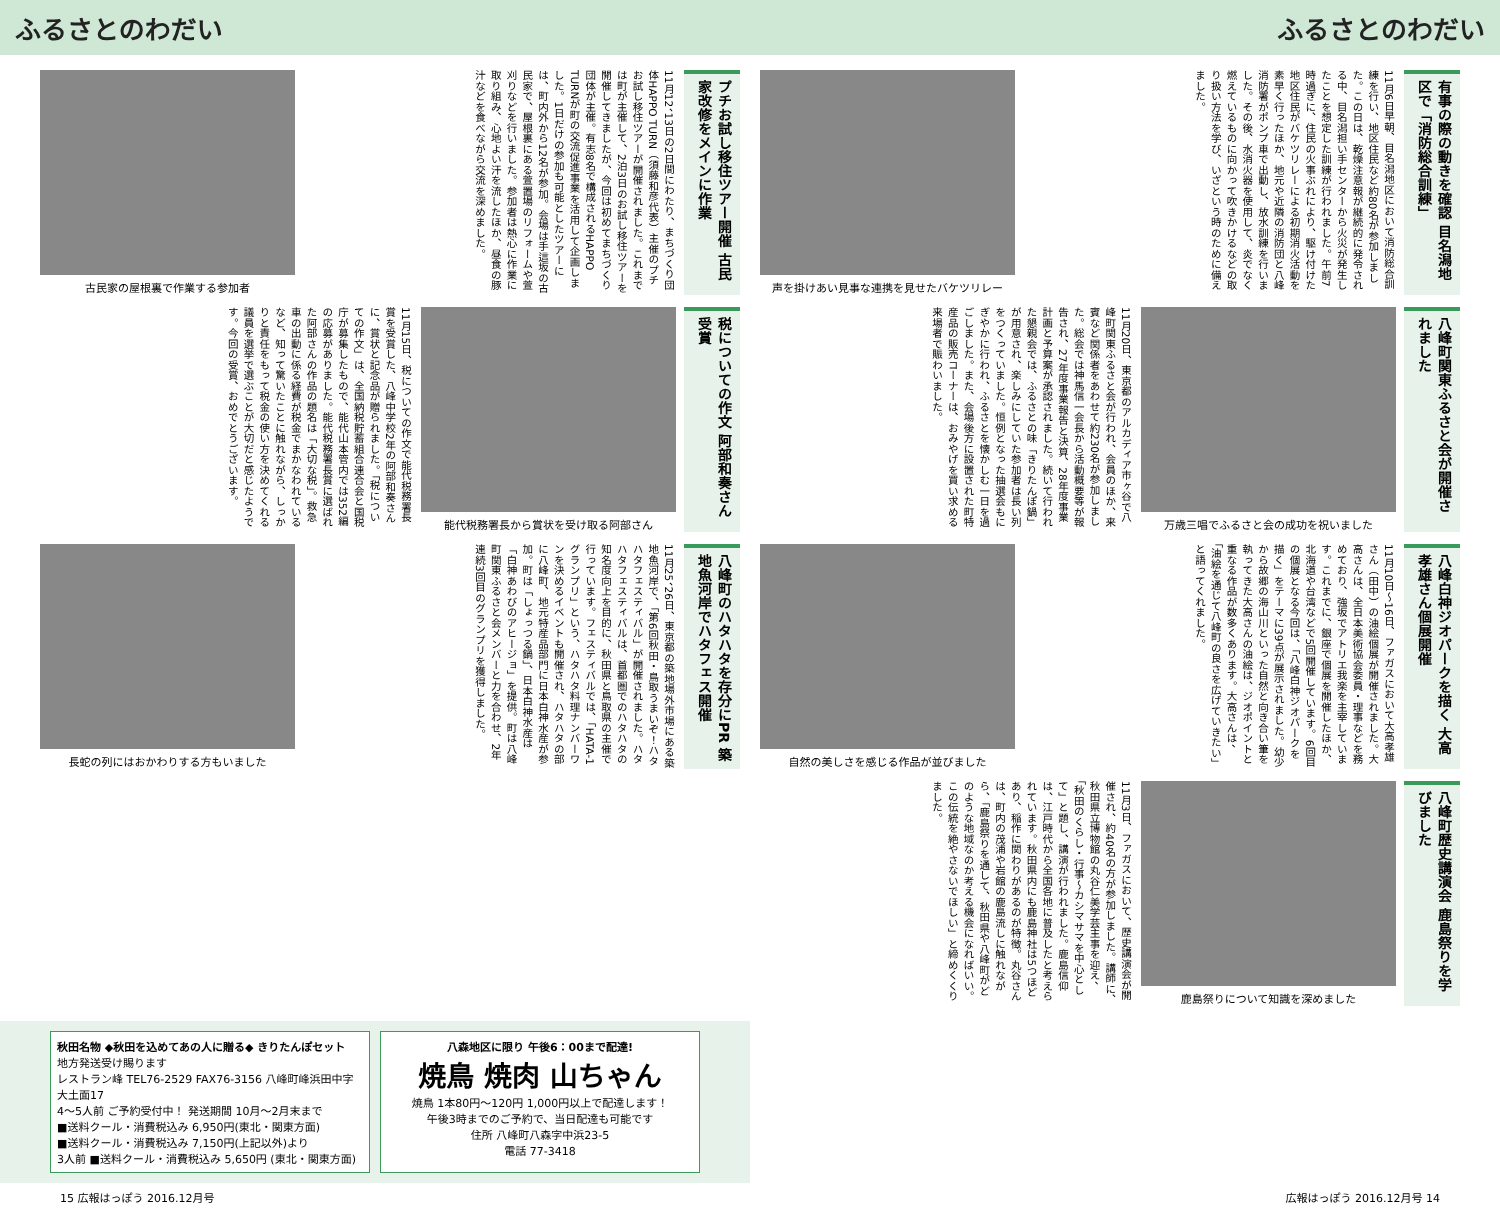ふるさとのわだい ふるさとのわだい
プチお試し移住ツアー開催 古民家改修をメインに作業
11月12、13日の2日間にわたり、まちづくり団体HAPPO TURN（須藤和彦代表）主催のプチお試し移住ツアーが開催されました。これまでは町が主催して、2泊3日のお試し移住ツアーを開催してきましたが、今回は初めてまちづくり団体が主催。有志8名で構成されるHAPPO TURNが町の交流促進事業を活用して企画しました。1日だけの参加も可能としたツアーには、町内外から12名が参加。会場は手這坂の古民家で、屋根裏にある萱置場のリフォームや萱刈りなどを行いました。参加者は熱心に作業に取り組み、心地よい汗を流したほか、昼食の豚汁などを食べながら交流を深めました。
古民家の屋根裏で作業する参加者
税についての作文 阿部和奏さん受賞
能代税務署長から賞状を受け取る阿部さん
11月15日、税についての作文で能代税務署長賞を受賞した、八峰中学校2年の阿部和奏さんに、賞状と記念品が贈られました。「税についての作文」は、全国納税貯蓄組合連合会と国税庁が募集したもので、能代山本管内では352編の応募がありました。能代税務署長賞に選ばれた阿部さんの作品の題名は「大切な税」。救急車の出動に係る経費が税金でまかなわれているなど、知って驚いたことに触れながら、しっかりと責任をもって税金の使い方を決めてくれる議員を選挙で選ぶことが大切だと感じたようです。今回の受賞、おめでとうございます。
八峰町のハタハタを存分にPR 築地魚河岸でハタフェス開催
11月25、26日、東京都の築地場外市場にある築地魚河岸で、「第6回秋田・鳥取うまいぞ！ハタハタフェスティバル」が開催されました。ハタハタフェスティバルは、首都圏でのハタハタの知名度向上を目的に、秋田県と鳥取県の主催で行っています。フェスティバルでは、「HATA-1グランプリ」という、ハタハタ料理ナンバーワンを決めるイベントも開催され、ハタハタの部に八峰町、地元特産品部門に日本白神水産が参加。町は「しょっつる鍋」、日本白神水産は「白神あわびのアヒージョ」を提供。町は八峰町関東ふるさと会メンバーと力を合わせ、2年連続3回目のグランプリを獲得しました。
長蛇の列にはおかわりする方もいました
有事の際の動きを確認 目名潟地区で「消防総合訓練」
11月6日早朝、目名潟地区において消防総合訓練を行い、地区住民など約80名が参加しました。この日は、乾燥注意報が継続的に発令される中、目名潟担い手センターから火災が発生したことを想定した訓練が行われました。午前7時過ぎに、住民の火事ぶれにより、駆け付けた地区住民がバケツリレーによる初期消火活動を素早く行ったほか、地元や近隣の消防団と八峰消防署がポンプ車で出動し、放水訓練を行いました。その後、水消火器を使用して、炎でなく燃えているものに向かって吹きかけるなどの取り扱い方法を学び、いざという時のために備えました。
声を掛けあい見事な連携を見せたバケツリレー
八峰町関東ふるさと会が開催されました
万歳三唱でふるさと会の成功を祝いました
11月20日、東京都のアルカディア市ヶ谷で八峰町関東ふるさと会が行われ、会員のほか、来賓など関係者をあわせて約230名が参加しました。総会では神馬信一会長から活動概要等が報告され、27年度事業報告と決算、28年度事業計画と予算案が承認されました。続いて行われた懇親会では、ふるさとの味「きりたんぽ鍋」が用意され、楽しみにしていた参加者は長い列をつくっていました。恒例となった抽選会もにぎやかに行われ、ふるさとを懐かしむ一日を過ごしました。また、会場後方に設置された町特産品の販売コーナーは、おみやげを買い求める来場者で賑わいました。
八峰白神ジオパークを描く 大高孝雄さん個展開催
11月10日～16日、ファガスにおいて大高孝雄さん（田中）の油絵個展が開催されました。大高さんは、全日本美術協会委員・理事などを務めており、強坂でアトリエ我楽を主宰しています。これまでに、銀座で個展を開催したほか、北海道や台湾などで5回開催しています。6回目の個展となる今回は、「八峰白神ジオパークを描く」をテーマに39点が展示されました。幼少から故郷の海山川といった自然と向き合い筆を執ってきた大高さんの油絵は、ジオポイントと重なる作品が数多くあります。大高さんは、「油絵を通じて八峰町の良さを広げていきたい」と語ってくれました。
自然の美しさを感じる作品が並びました
八峰町歴史講演会 鹿島祭りを学びました
鹿島祭りについて知識を深めました
11月3日、ファガスにおいて、歴史講演会が開催され、約40名の方が参加しました。講師に、秋田県立博物館の丸谷仁美学芸主事を迎え、「秋田のくらし・行事～カシマサマを中心として」と題し、講演が行われました。鹿島信仰は、江戸時代から全国各地に普及したと考えられています。秋田県内にも鹿島神社は5つほどあり、稲作に関わりがあるのが特徴。丸谷さんは、町内の茂浦や岩館の鹿島流しに触れながら、「鹿島祭りを通して、秋田県や八峰町がどのような地域なのか考える機会になればいい。この伝統を絶やさないでほしい」と締めくくりました。
秋田名物 ◆秋田を込めてあの人に贈る◆ きりたんぽセット
地方発送受け賜ります
レストラン峰 TEL76-2529 FAX76-3156 八峰町峰浜田中字大土面17
4～5人前 ご予約受付中！ 発送期間 10月～2月末まで
■送料クール・消費税込み 6,950円(東北・関東方面)
■送料クール・消費税込み 7,150円(上記以外)より
3人前 ■送料クール・消費税込み 5,650円 (東北・関東方面)
八森地区に限り 午後6：00まで配達!
焼鳥 焼肉 山ちゃん
焼鳥 1本80円～120円 1,000円以上で配達します！
午後3時までのご予約で、当日配達も可能です
住所 八峰町八森字中浜23-5
電話 77-3418
15 広報はっぽう 2016.12月号 広報はっぽう 2016.12月号 14